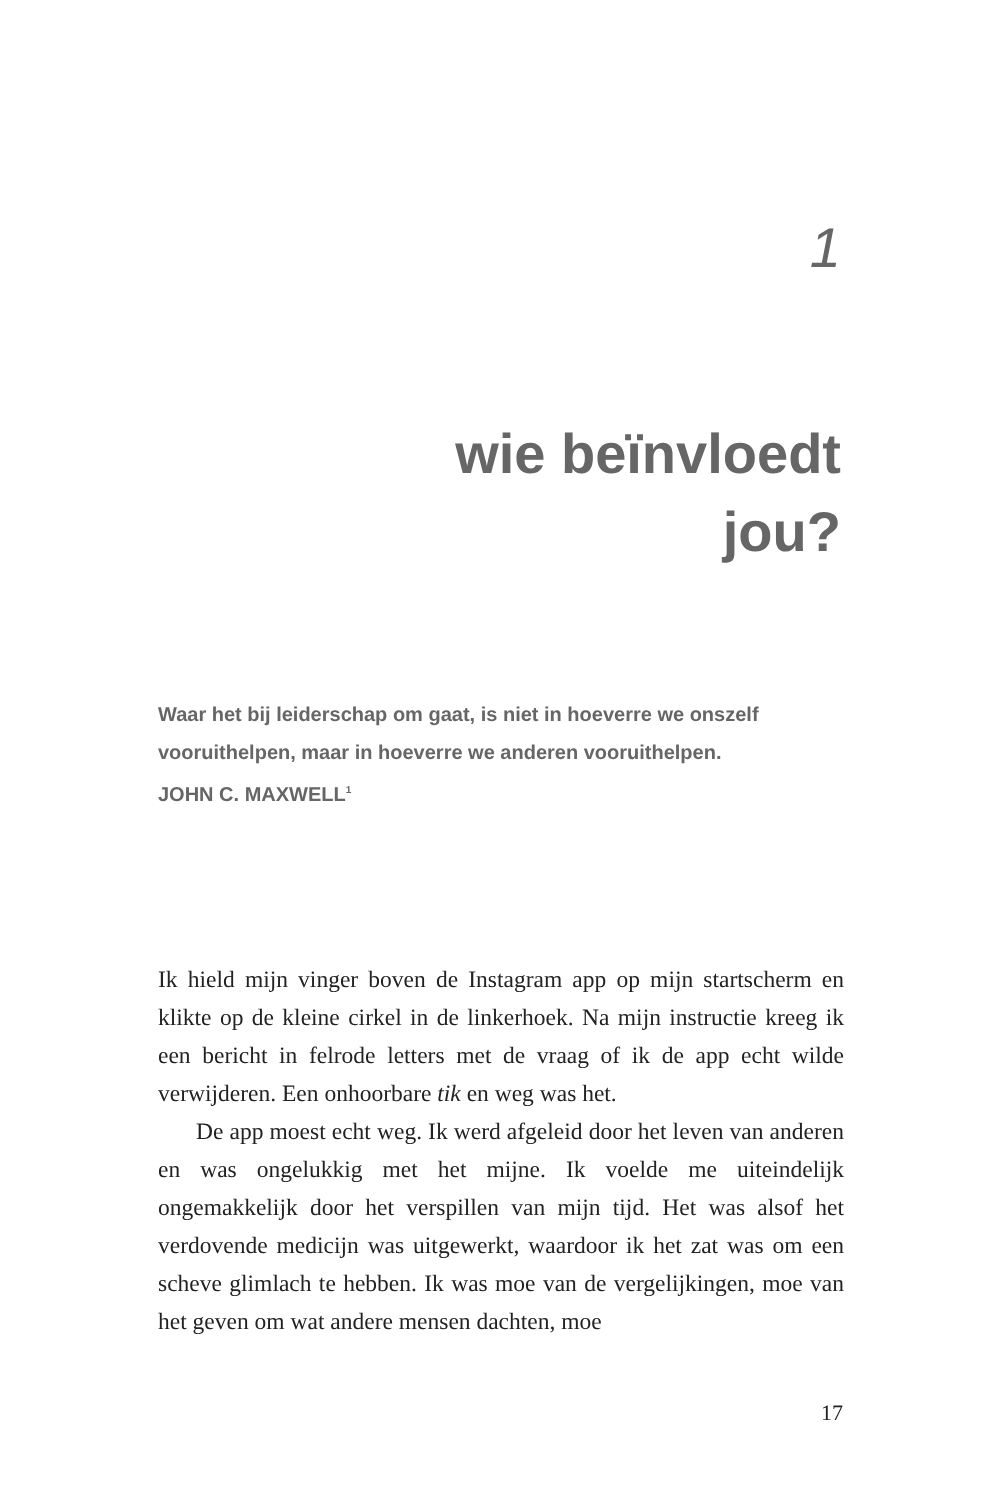1
wie beïnvloedt
jou?
Waar het bij leiderschap om gaat, is niet in hoeverre we onszelf vooruithelpen, maar in hoeverre we anderen vooruithelpen.
JOHN C. MAXWELL<sup>1</sup>
Ik hield mijn vinger boven de Instagram app op mijn startscherm en klikte op de kleine cirkel in de linkerhoek. Na mijn instructie kreeg ik een bericht in felrode letters met de vraag of ik de app echt wilde verwijderen. Een onhoorbare tik en weg was het.
De app moest echt weg. Ik werd afgeleid door het leven van anderen en was ongelukkig met het mijne. Ik voelde me uiteindelijk ongemakkelijk door het verspillen van mijn tijd. Het was alsof het verdovende medicijn was uitgewerkt, waardoor ik het zat was om een scheve glimlach te hebben. Ik was moe van de vergelijkingen, moe van het geven om wat andere mensen dachten, moe
17